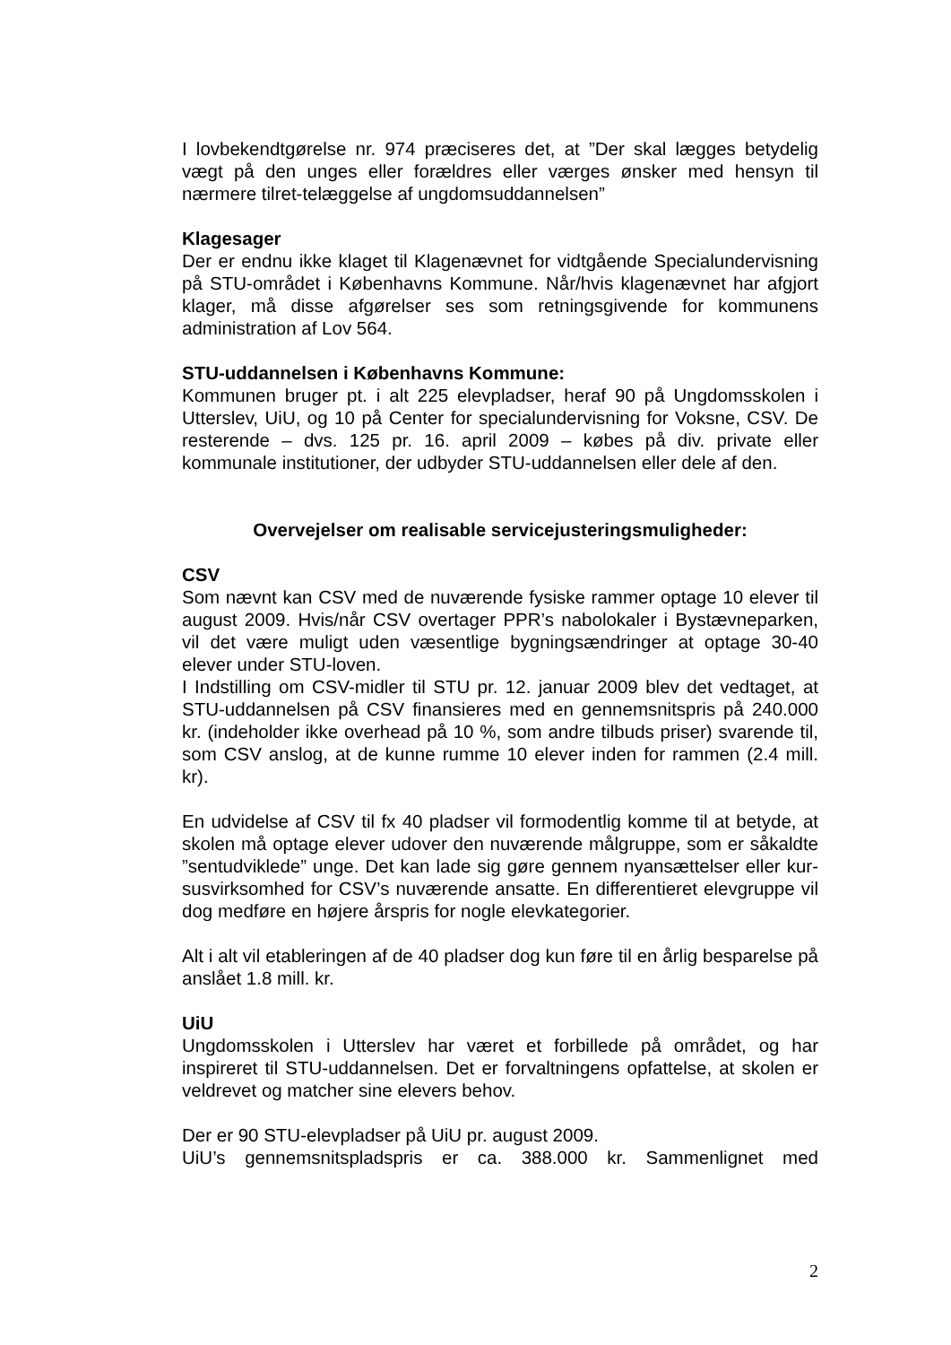I lovbekendtgørelse nr. 974 præciseres det, at ”Der skal lægges betydelig vægt på den unges eller forældres eller værges ønsker med hensyn til nærmere tilret-telæggelse af ungdomsuddannelsen”
Klagesager
Der er endnu ikke klaget til Klagenævnet for vidtgående Specialundervisning på STU-området i Københavns Kommune. Når/hvis klagenævnet har afgjort klager, må disse afgørelser ses som retningsgivende for kommunens administration af Lov 564.
STU-uddannelsen i Københavns Kommune:
Kommunen bruger pt. i alt 225 elevpladser, heraf 90 på Ungdomsskolen i Utterslev, UiU, og 10 på Center for specialundervisning for Voksne, CSV. De resterende – dvs. 125 pr. 16. april 2009 – købes på div. private eller kommunale institutioner, der udbyder STU-uddannelsen eller dele af den.
Overvejelser om realisable servicejusteringsmuligheder:
CSV
Som nævnt kan CSV med de nuværende fysiske rammer optage 10 elever til august 2009. Hvis/når CSV overtager PPR’s nabolokaler i Bystævneparken, vil det være muligt uden væsentlige bygningsændringer at optage 30-40 elever under STU-loven.
I Indstilling om CSV-midler til STU pr. 12. januar 2009 blev det vedtaget, at STU-uddannelsen på CSV finansieres med en gennemsnitspris på 240.000 kr. (indeholder ikke overhead på 10 %, som andre tilbuds priser) svarende til, som CSV anslog, at de kunne rumme 10 elever inden for rammen (2.4 mill. kr).
En udvidelse af CSV til fx 40 pladser vil formodentlig komme til at betyde, at skolen må optage elever udover den nuværende målgruppe, som er såkaldte ”sentudviklede” unge. Det kan lade sig gøre gennem nyansættelser eller kur-susvirksomhed for CSV’s nuværende ansatte. En differentieret elevgruppe vil dog medføre en højere årspris for nogle elevkategorier.
Alt i alt vil etableringen af de 40 pladser dog kun føre til en årlig besparelse på anslået 1.8 mill. kr.
UiU
Ungdomsskolen i Utterslev har været et forbillede på området, og har inspireret til STU-uddannelsen. Det er forvaltningens opfattelse, at skolen er veldrevet og matcher sine elevers behov.
Der er 90 STU-elevpladser på UiU pr. august 2009.
UiU’s gennemsnitspladspris er ca. 388.000 kr. Sammenlignet med
2